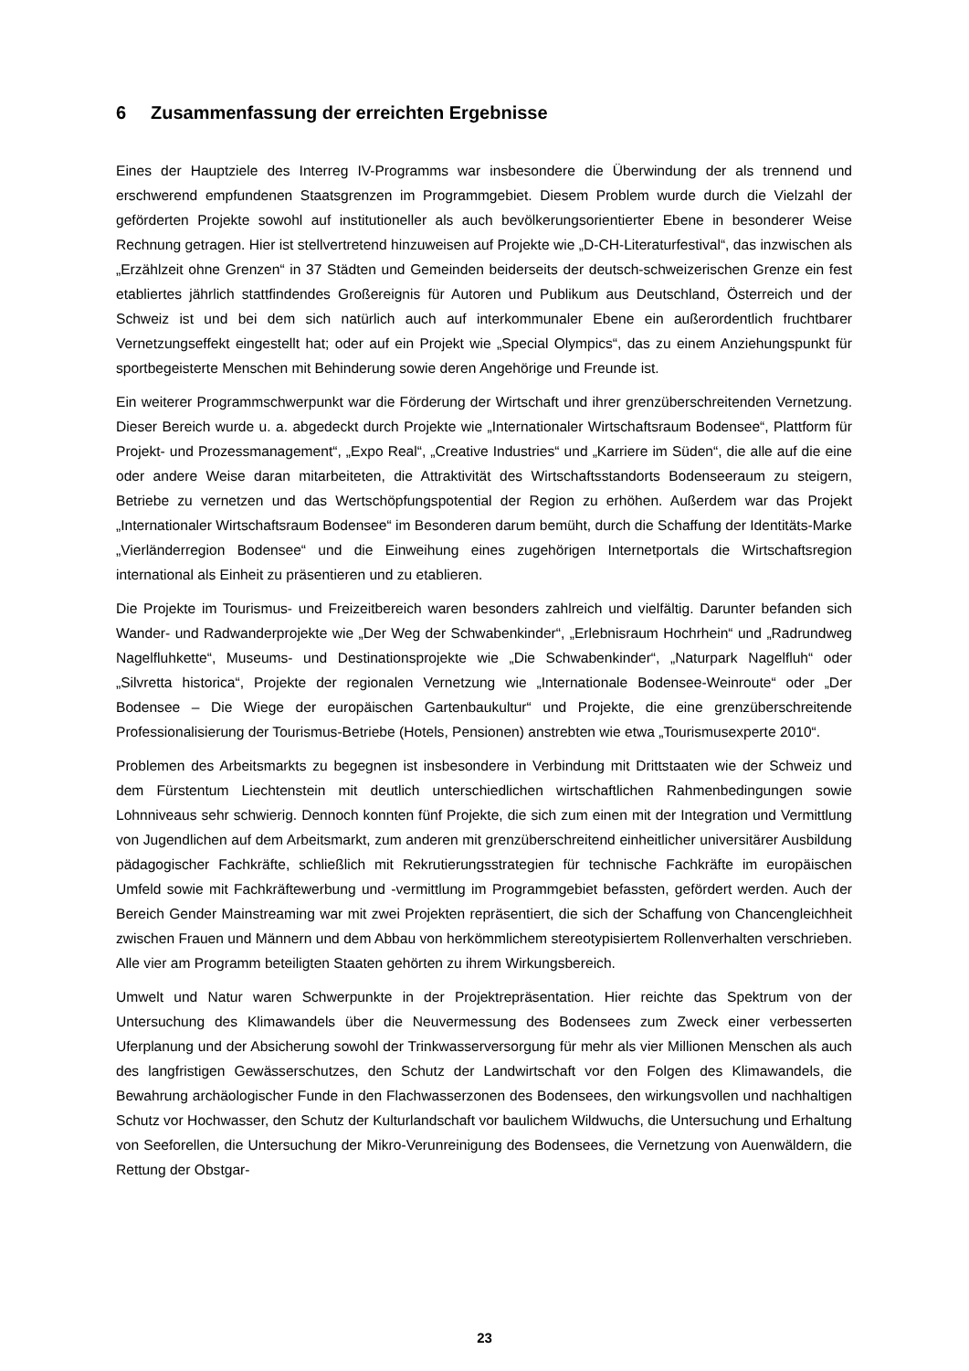6 Zusammenfassung der erreichten Ergebnisse
Eines der Hauptziele des Interreg IV-Programms war insbesondere die Überwindung der als trennend und erschwerend empfundenen Staatsgrenzen im Programmgebiet. Diesem Problem wurde durch die Vielzahl der geförderten Projekte sowohl auf institutioneller als auch bevölkerungsorientierter Ebene in besonderer Weise Rechnung getragen. Hier ist stellvertretend hinzuweisen auf Projekte wie „D-CH-Literaturfestival“, das inzwischen als „Erzählzeit ohne Grenzen“ in 37 Städten und Gemeinden beiderseits der deutsch-schweizerischen Grenze ein fest etabliertes jährlich stattfindendes Großereignis für Autoren und Publikum aus Deutschland, Österreich und der Schweiz ist und bei dem sich natürlich auch auf interkommunaler Ebene ein außerordentlich fruchtbarer Vernetzungseffekt eingestellt hat; oder auf ein Projekt wie „Special Olympics“, das zu einem Anziehungspunkt für sportbegeisterte Menschen mit Behinderung sowie deren Angehörige und Freunde ist.
Ein weiterer Programmschwerpunkt war die Förderung der Wirtschaft und ihrer grenzüberschreitenden Vernetzung. Dieser Bereich wurde u. a. abgedeckt durch Projekte wie „Internationaler Wirtschaftsraum Bodensee“, Plattform für Projekt- und Prozessmanagement“, „Expo Real“, „Creative Industries“ und „Karriere im Süden“, die alle auf die eine oder andere Weise daran mitarbeiteten, die Attraktivität des Wirtschaftsstandorts Bodenseeraum zu steigern, Betriebe zu vernetzen und das Wertschöpfungspotential der Region zu erhöhen. Außerdem war das Projekt „Internationaler Wirtschaftsraum Bodensee“ im Besonderen darum bemüht, durch die Schaffung der Identitäts-Marke „Vierländerregion Bodensee“ und die Einweihung eines zugehörigen Internetportals die Wirtschaftsregion international als Einheit zu präsentieren und zu etablieren.
Die Projekte im Tourismus- und Freizeitbereich waren besonders zahlreich und vielfältig. Darunter befanden sich Wander- und Radwanderprojekte wie „Der Weg der Schwabenkinder“, „Erlebnisraum Hochrhein“ und „Radrundweg Nagelfluhkette“, Museums- und Destinationsprojekte wie „Die Schwabenkinder“, „Naturpark Nagelfluh“ oder „Silvretta historica“, Projekte der regionalen Vernetzung wie „Internationale Bodensee-Weinroute“ oder „Der Bodensee – Die Wiege der europäischen Gartenbaukultur“ und Projekte, die eine grenzüberschreitende Professionalisierung der Tourismus-Betriebe (Hotels, Pensionen) anstrebten wie etwa „Tourismusexperte 2010“.
Problemen des Arbeitsmarkts zu begegnen ist insbesondere in Verbindung mit Drittstaaten wie der Schweiz und dem Fürstentum Liechtenstein mit deutlich unterschiedlichen wirtschaftlichen Rahmenbedingungen sowie Lohnniveaus sehr schwierig. Dennoch konnten fünf Projekte, die sich zum einen mit der Integration und Vermittlung von Jugendlichen auf dem Arbeitsmarkt, zum anderen mit grenzüberschreitend einheitlicher universitärer Ausbildung pädagogischer Fachkräfte, schließlich mit Rekrutierungsstrategien für technische Fachkräfte im europäischen Umfeld sowie mit Fachkräftewerbung und -vermittlung im Programmgebiet befassten, gefördert werden. Auch der Bereich Gender Mainstreaming war mit zwei Projekten repräsentiert, die sich der Schaffung von Chancengleichheit zwischen Frauen und Männern und dem Abbau von herkömmlichem stereotypisiertem Rollenverhalten verschrieben. Alle vier am Programm beteiligten Staaten gehörten zu ihrem Wirkungsbereich.
Umwelt und Natur waren Schwerpunkte in der Projektrepräsentation. Hier reichte das Spektrum von der Untersuchung des Klimawandels über die Neuvermessung des Bodensees zum Zweck einer verbesserten Uferplanung und der Absicherung sowohl der Trinkwasserversorgung für mehr als vier Millionen Menschen als auch des langfristigen Gewässerschutzes, den Schutz der Landwirtschaft vor den Folgen des Klimawandels, die Bewahrung archäologischer Funde in den Flachwasserzonen des Bodensees, den wirkungsvollen und nachhaltigen Schutz vor Hochwasser, den Schutz der Kulturlandschaft vor baulichem Wildwuchs, die Untersuchung und Erhaltung von Seeforellen, die Untersuchung der Mikro-Verunreinigung des Bodensees, die Vernetzung von Auenwäldern, die Rettung der Obstgar-
23